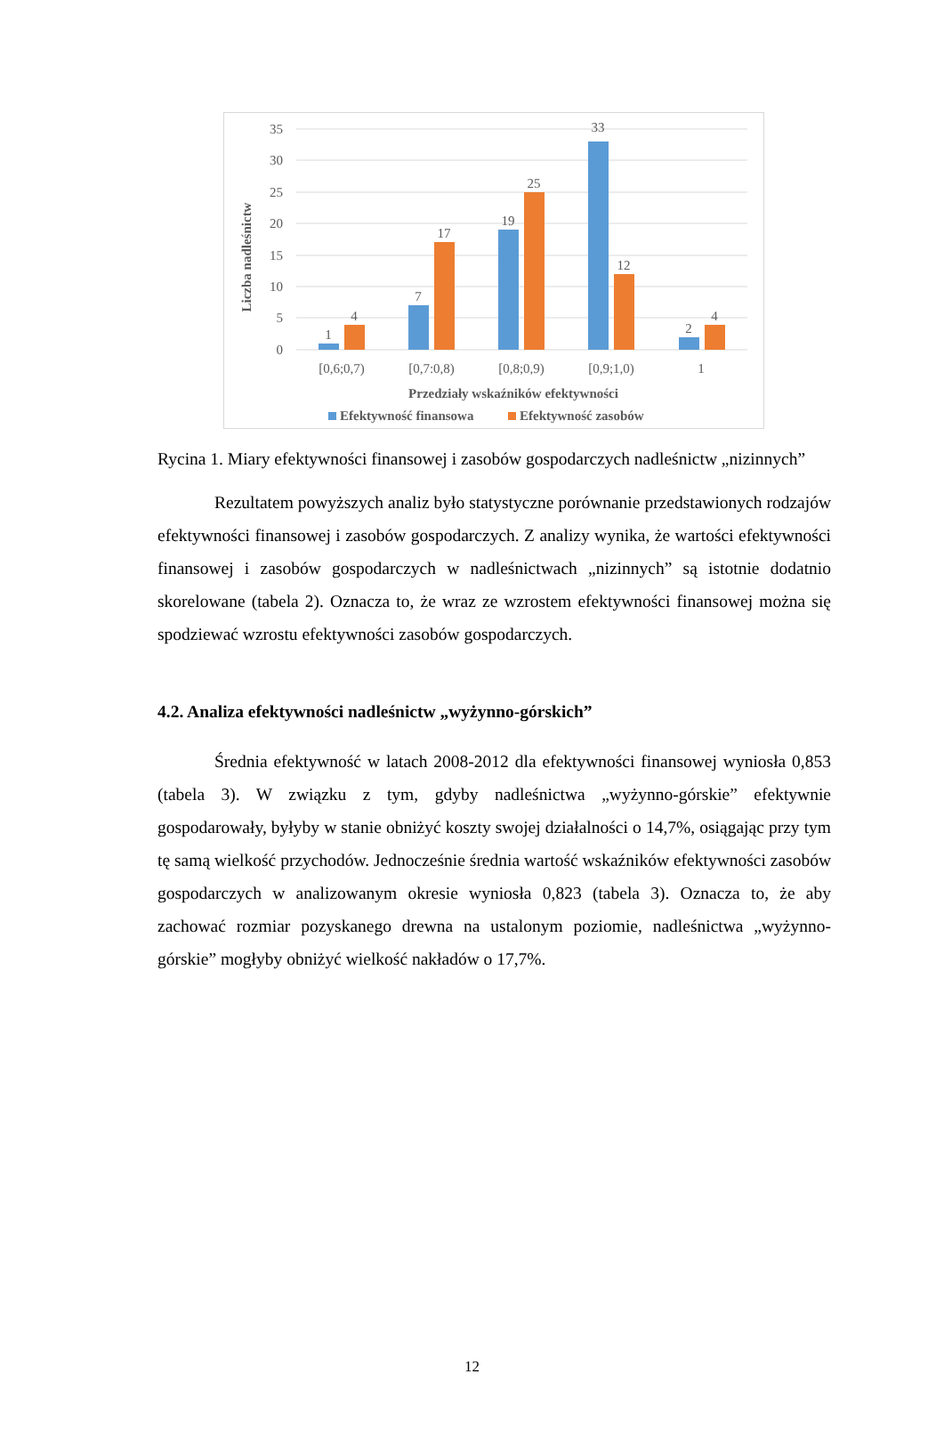35
30
25
20
15
10
5
0
1
4
7
17
19
25
33
12
2
4
[0,6;0,7)
[0,7:0,8)
[0,8;0,9)
[0,9;1,0)
1
Przedziały wskaźników efektywności
Liczba nadleśnictw
Efektywność finansowa
Efektywność zasobów
Rycina 1. Miary efektywności finansowej i zasobów gospodarczych nadleśnictw „nizinnych”
Rezultatem powyższych analiz było statystyczne porównanie przedstawionych rodzajów efektywności finansowej i zasobów gospodarczych. Z analizy wynika, że wartości efektywności finansowej i zasobów gospodarczych w nadleśnictwach „nizinnych” są istotnie dodatnio skorelowane (tabela 2). Oznacza to, że wraz ze wzrostem efektywności finansowej można się spodziewać wzrostu efektywności zasobów gospodarczych.
4.2. Analiza efektywności nadleśnictw „wyżynno-górskich”
Średnia efektywność w latach 2008-2012 dla efektywności finansowej wyniosła 0,853 (tabela 3). W związku z tym, gdyby nadleśnictwa „wyżynno-górskie” efektywnie gospodarowały, byłyby w stanie obniżyć koszty swojej działalności o 14,7%, osiągając przy tym tę samą wielkość przychodów. Jednocześnie średnia wartość wskaźników efektywności zasobów gospodarczych w analizowanym okresie wyniosła 0,823 (tabela 3). Oznacza to, że aby zachować rozmiar pozyskanego drewna na ustalonym poziomie, nadleśnictwa „wyżynno-górskie” mogłyby obniżyć wielkość nakładów o 17,7%.
12